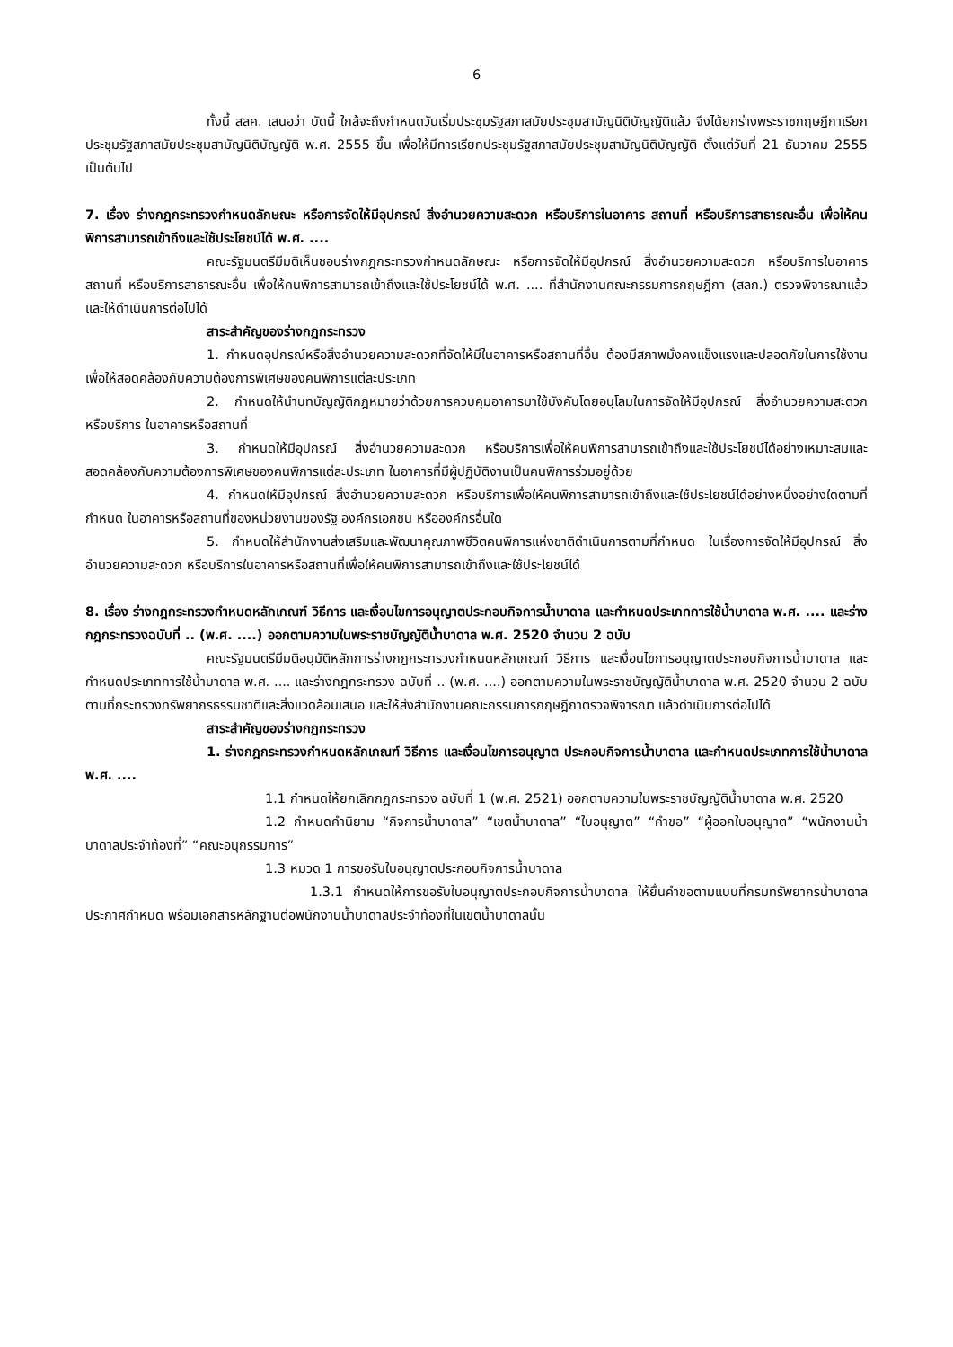6
ทั้งนี้ สลค. เสนอว่า บัดนี้ ใกล้จะถึงกำหนดวันเริ่มประชุมรัฐสภาสมัยประชุมสามัญนิติบัญญัติแล้ว จึงได้ยกร่างพระราชกฤษฎีกาเรียกประชุมรัฐสภาสมัยประชุมสามัญนิติบัญญัติ พ.ศ. 2555 ขึ้น เพื่อให้มีการเรียกประชุมรัฐสภาสมัยประชุมสามัญนิติบัญญัติ ตั้งแต่วันที่ 21 ธันวาคม 2555 เป็นต้นไป
7. เรื่อง ร่างกฎกระทรวงกำหนดลักษณะ หรือการจัดให้มีอุปกรณ์ สิ่งอำนวยความสะดวก หรือบริการในอาคาร สถานที่ หรือบริการสาธารณะอื่น เพื่อให้คนพิการสามารถเข้าถึงและใช้ประโยชน์ได้ พ.ศ. ....
คณะรัฐมนตรีมีมติเห็นชอบร่างกฎกระทรวงกำหนดลักษณะ หรือการจัดให้มีอุปกรณ์ สิ่งอำนวยความสะดวก หรือบริการในอาคาร สถานที่ หรือบริการสาธารณะอื่น เพื่อให้คนพิการสามารถเข้าถึงและใช้ประโยชน์ได้ พ.ศ. .... ที่สำนักงานคณะกรรมการกฤษฎีกา (สลก.) ตรวจพิจารณาแล้วและให้ดำเนินการต่อไปได้
สาระสำคัญของร่างกฎกระทรวง
1. กำหนดอุปกรณ์หรือสิ่งอำนวยความสะดวกที่จัดให้มีในอาคารหรือสถานที่อื่น ต้องมีสภาพมั่งคงแข็งแรงและปลอดภัยในการใช้งาน เพื่อให้สอดคล้องกับความต้องการพิเศษของคนพิการแต่ละประเภท
2. กำหนดให้นำบทบัญญัติกฎหมายว่าด้วยการควบคุมอาคารมาใช้บังคับโดยอนุโลมในการจัดให้มีอุปกรณ์ สิ่งอำนวยความสะดวก หรือบริการ ในอาคารหรือสถานที่
3. กำหนดให้มีอุปกรณ์ สิ่งอำนวยความสะดวก หรือบริการเพื่อให้คนพิการสามารถเข้าถึงและใช้ประโยชน์ได้อย่างเหมาะสมและสอดคล้องกับความต้องการพิเศษของคนพิการแต่ละประเภท ในอาคารที่มีผู้ปฏิบัติงานเป็นคนพิการร่วมอยู่ด้วย
4. กำหนดให้มีอุปกรณ์ สิ่งอำนวยความสะดวก หรือบริการเพื่อให้คนพิการสามารถเข้าถึงและใช้ประโยชน์ได้อย่างหนึ่งอย่างใดตามที่กำหนด ในอาคารหรือสถานที่ของหน่วยงานของรัฐ องค์กรเอกชน หรือองค์กรอื่นใด
5. กำหนดให้สำนักงานส่งเสริมและพัฒนาคุณภาพชีวิตคนพิการแห่งชาติดำเนินการตามที่กำหนด ในเรื่องการจัดให้มีอุปกรณ์ สิ่งอำนวยความสะดวก หรือบริการในอาคารหรือสถานที่เพื่อให้คนพิการสามารถเข้าถึงและใช้ประโยชน์ได้
8. เรื่อง ร่างกฎกระทรวงกำหนดหลักเกณฑ์ วิธีการ และเงื่อนไขการอนุญาตประกอบกิจการน้ำบาดาล และกำหนดประเภทการใช้น้ำบาดาล พ.ศ. .... และร่างกฎกระทรวงฉบับที่ .. (พ.ศ. ....) ออกตามความในพระราชบัญญัติน้ำบาดาล พ.ศ. 2520 จำนวน 2 ฉบับ
คณะรัฐมนตรีมีมติอนุมัติหลักการร่างกฎกระทรวงกำหนดหลักเกณฑ์ วิธีการ และเงื่อนไขการอนุญาตประกอบกิจการน้ำบาดาล และกำหนดประเภทการใช้น้ำบาดาล พ.ศ. .... และร่างกฎกระทรวง ฉบับที่ .. (พ.ศ. ....) ออกตามความในพระราชบัญญัติน้ำบาดาล พ.ศ. 2520 จำนวน 2 ฉบับ ตามที่กระทรวงทรัพยากรธรรมชาติและสิ่งแวดล้อมเสนอ และให้ส่งสำนักงานคณะกรรมการกฤษฎีกาตรวจพิจารณา แล้วดำเนินการต่อไปได้
สาระสำคัญของร่างกฎกระทรวง
1. ร่างกฎกระทรวงกำหนดหลักเกณฑ์ วิธีการ และเงื่อนไขการอนุญาต ประกอบกิจการน้ำบาดาล และกำหนดประเภทการใช้น้ำบาดาล พ.ศ. ....
1.1 กำหนดให้ยกเลิกกฎกระทรวง ฉบับที่ 1 (พ.ศ. 2521) ออกตามความในพระราชบัญญัติน้ำบาดาล พ.ศ. 2520
1.2 กำหนดคำนิยาม “กิจการน้ำบาดาล” “เขตน้ำบาดาล” “ใบอนุญาต” “คำขอ” “ผู้ออกใบอนุญาต” “พนักงานน้ำบาดาลประจำท้องที่” “คณะอนุกรรมการ”
1.3 หมวด 1 การขอรับใบอนุญาตประกอบกิจการน้ำบาดาล
1.3.1 กำหนดให้การขอรับใบอนุญาตประกอบกิจการน้ำบาดาล ให้ยื่นคำขอตามแบบที่กรมทรัพยากรน้ำบาดาลประกาศกำหนด พร้อมเอกสารหลักฐานต่อพนักงานน้ำบาดาลประจำท้องที่ในเขตน้ำบาดาลนั้น